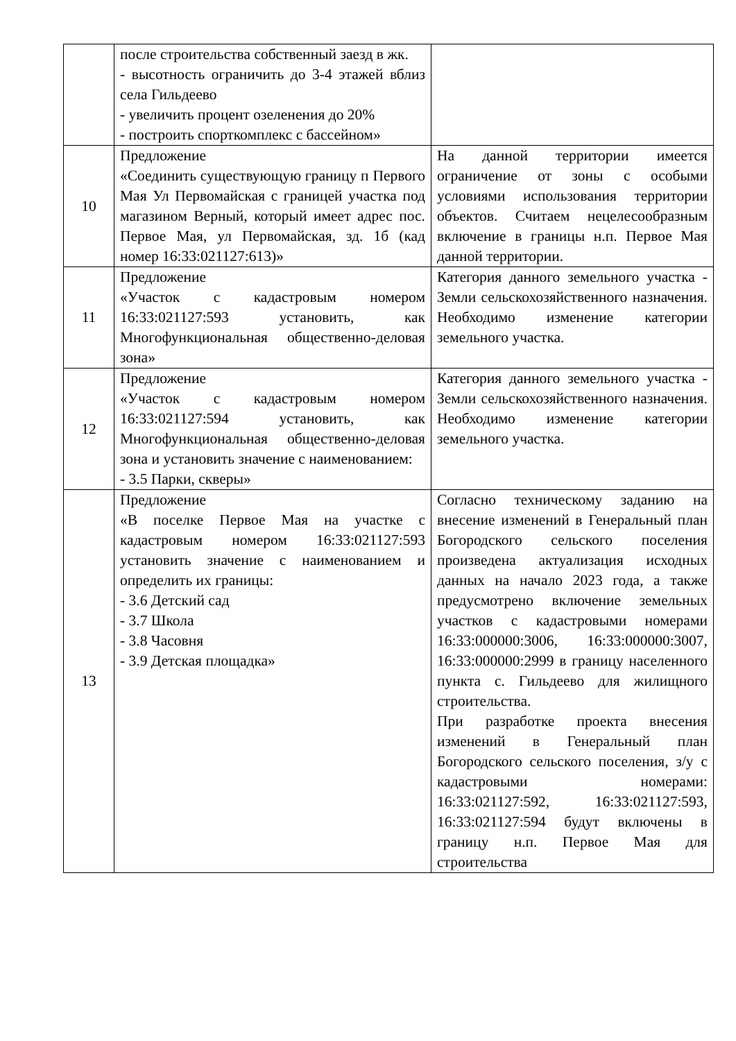| | после строительства собственный заезд в жк. - высотность ограничить до 3-4 этажей вблиз села Гильдеево - увеличить процент озеленения до 20% - построить спорткомплекс с бассейном» | |
| 10 | Предложение «Соединить существующую границу п Первого Мая Ул Первомайская с границей участка под магазином Верный, который имеет адрес пос. Первое Мая, ул Первомайская, зд. 1б (кад номер 16:33:021127:613)» | На данной территории имеется ограничение от зоны с особыми условиями использования территории объектов. Считаем нецелесообразным включение в границы н.п. Первое Мая данной территории. |
| 11 | Предложение «Участок с кадастровым номером 16:33:021127:593 установить, как Многофункциональная общественно-деловая зона» | Категория данного земельного участка - Земли сельскохозяйственного назначения. Необходимо изменение категории земельного участка. |
| 12 | Предложение «Участок с кадастровым номером 16:33:021127:594 установить, как Многофункциональная общественно-деловая зона и установить значение с наименованием: - 3.5 Парки, скверы» | Категория данного земельного участка - Земли сельскохозяйственного назначения. Необходимо изменение категории земельного участка. |
| 13 | Предложение «В поселке Первое Мая на участке с кадастровым номером 16:33:021127:593 установить значение с наименованием и определить их границы: - 3.6 Детский сад - 3.7 Школа - 3.8 Часовня - 3.9 Детская площадка» | Согласно техническому заданию на внесение изменений в Генеральный план Богородского сельского поселения произведена актуализация исходных данных на начало 2023 года, а также предусмотрено включение земельных участков с кадастровыми номерами 16:33:000000:3006, 16:33:000000:3007, 16:33:000000:2999 в границу населенного пункта с. Гильдеево для жилищного строительства. При разработке проекта внесения изменений в Генеральный план Богородского сельского поселения, з/у с кадастровыми номерами: 16:33:021127:592, 16:33:021127:593, 16:33:021127:594 будут включены в границу н.п. Первое Мая для строительства |